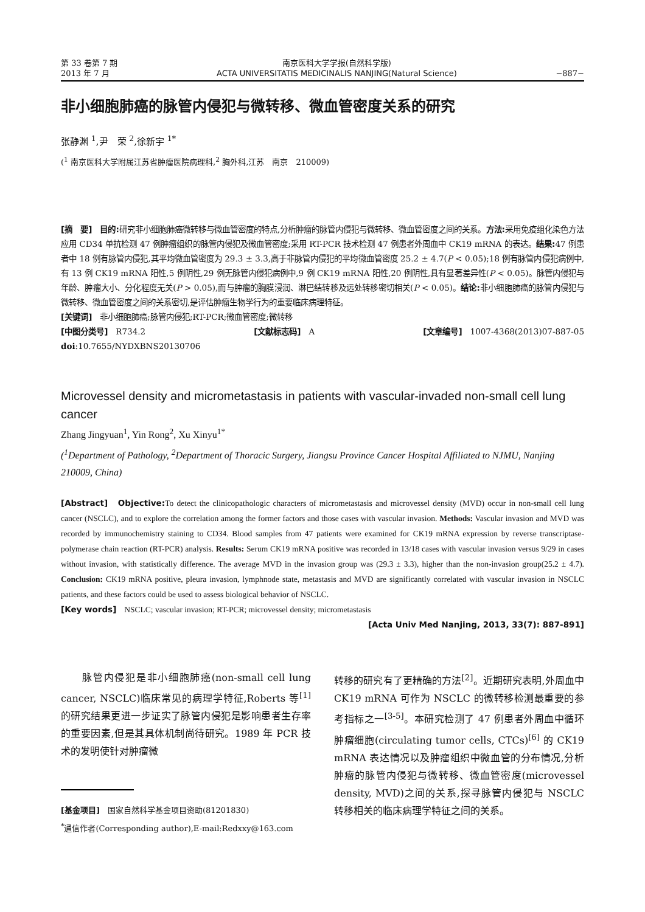第 33 卷第 7 期
2013 年 7 月
南京医科大学学报(自然科学版)
ACTA UNIVERSITATIS MEDICINALIS NANJING(Natural Science)
−887−
非小细胞肺癌的脉管内侵犯与微转移、微血管密度关系的研究
张静渊 <sup>1</sup>,尹　荣 <sup>2</sup>,徐新宇 <sup>1*</sup>
(<sup>1</sup> 南京医科大学附属江苏省肿瘤医院病理科,<sup>2</sup> 胸外科,江苏　南京　210009)
[摘　要]　目的: 研究非小细胞肺癌微转移与微血管密度的特点,分析肿瘤的脉管内侵犯与微转移、微血管密度之间的关系。方法: 采用免疫组化染色方法应用 CD34 单抗检测 47 例肿瘤组织的脉管内侵犯及微血管密度;采用 RT-PCR 技术检测 47 例患者外周血中 CK19 mRNA 的表达。结果: 47 例患者中 18 例有脉管内侵犯,其平均微血管密度为 29.3 ± 3.3,高于非脉管内侵犯的平均微血管密度 25.2 ± 4.7(P < 0.05);18 例有脉管内侵犯病例中,有 13 例 CK19 mRNA 阳性,5 例阴性,29 例无脉管内侵犯病例中,9 例 CK19 mRNA 阳性,20 例阴性,具有显著差异性(P < 0.05)。脉管内侵犯与年龄、肿瘤大小、分化程度无关(P > 0.05),而与肿瘤的胸膜浸润、淋巴结转移及远处转移密切相关(P < 0.05)。结论: 非小细胞肺癌的脉管内侵犯与微转移、微血管密度之间的关系密切,是评估肿瘤生物学行为的重要临床病理特征。
[关键词]　非小细胞肺癌;脉管内侵犯;RT-PCR;微血管密度;微转移
[中图分类号]　R734.2 [文献标志码]　A [文章编号]　1007-4368(2013)07-887-05
doi:10.7655/NYDXBNS20130706
Microvessel density and micrometastasis in patients with vascular-invaded non-small cell lung cancer
Zhang Jingyuan<sup>1</sup>, Yin Rong<sup>2</sup>, Xu Xinyu<sup>1*</sup>
(<sup>1</sup>Department of Pathology, <sup>2</sup>Department of Thoracic Surgery, Jiangsu Province Cancer Hospital Affiliated to NJMU, Nanjing 210009, China)
[Abstract]　Objective: To detect the clinicopathologic characters of micrometastasis and microvessel density (MVD) occur in non-small cell lung cancer (NSCLC), and to explore the correlation among the former factors and those cases with vascular invasion. Methods: Vascular invasion and MVD was recorded by immunochemistry staining to CD34. Blood samples from 47 patients were examined for CK19 mRNA expression by reverse transcriptase-polymerase chain reaction (RT-PCR) analysis. Results: Serum CK19 mRNA positive was recorded in 13/18 cases with vascular invasion versus 9/29 in cases without invasion, with statistically difference. The average MVD in the invasion group was (29.3 ± 3.3), higher than the non-invasion group(25.2 ± 4.7). Conclusion: CK19 mRNA positive, pleura invasion, lymphnode state, metastasis and MVD are significantly correlated with vascular invasion in NSCLC patients, and these factors could be used to assess biological behavior of NSCLC.
[Key words]　NSCLC; vascular invasion; RT-PCR; microvessel density; micrometastasis
[Acta Univ Med Nanjing, 2013, 33(7): 887-891]
　　脉管内侵犯是非小细胞肺癌(non-small cell lung cancer, NSCLC)临床常见的病理学特征,Roberts 等<sup>[1]</sup>的研究结果更进一步证实了脉管内侵犯是影响患者生存率的重要因素,但是其具体机制尚待研究。1989 年 PCR 技术的发明使针对肿瘤微
[基金项目]　国家自然科学基金项目资助(81201830)
<sup>*</sup> 通信作者(Corresponding author),E-mail:Redxxy@163.com
转移的研究有了更精确的方法<sup>[2]</sup>。近期研究表明,外周血中 CK19 mRNA 可作为 NSCLC 的微转移检测最重要的参考指标之一<sup>[3-5]</sup>。本研究检测了 47 例患者外周血中循环肿瘤细胞(circulating tumor cells, CTCs)<sup>[6]</sup> 的 CK19 mRNA 表达情况以及肿瘤组织中微血管的分布情况,分析肿瘤的脉管内侵犯与微转移、微血管密度(microvessel density, MVD)之间的关系,探寻脉管内侵犯与 NSCLC 转移相关的临床病理学特征之间的关系。